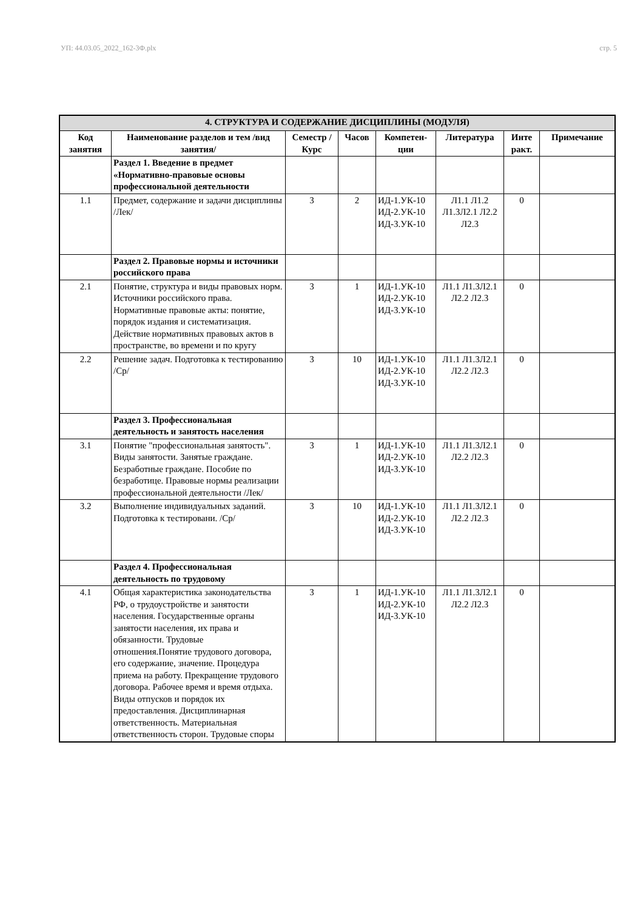УП: 44.03.05_2022_162-3Ф.plx стр. 5
| 4. СТРУКТУРА И СОДЕРЖАНИЕ ДИСЦИПЛИНЫ (МОДУЛЯ) | | | | | | | |
| --- | --- | --- | --- | --- | --- | --- | --- |
| Код занятия | Наименование разделов и тем /вид занятия/ | Семестр / Курс | Часов | Компетен-ции | Литература | Инте ракт. | Примечание |
| | Раздел 1. Введение в предмет «Нормативно-правовые основы профессиональной деятельности | | | | | | |
| 1.1 | Предмет, содержание и задачи дисциплины /Лек/ | 3 | 2 | ИД-1.УК-10 ИД-2.УК-10 ИД-3.УК-10 | Л1.1 Л1.2 Л1.3Л2.1 Л2.2 Л2.3 | 0 | |
| | Раздел 2. Правовые нормы и источники российского права | | | | | | |
| 2.1 | Понятие, структура и виды правовых норм. Источники российского права. Нормативные правовые акты: понятие, порядок издания и систематизация. Действие нормативных правовых актов в пространстве, во времени и по кругу | 3 | 1 | ИД-1.УК-10 ИД-2.УК-10 ИД-3.УК-10 | Л1.1 Л1.3Л2.1 Л2.2 Л2.3 | 0 | |
| 2.2 | Решение задач. Подготовка к тестированию /Ср/ | 3 | 10 | ИД-1.УК-10 ИД-2.УК-10 ИД-3.УК-10 | Л1.1 Л1.3Л2.1 Л2.2 Л2.3 | 0 | |
| | Раздел 3. Профессиональная деятельность и занятость населения | | | | | | |
| 3.1 | Понятие "профессиональная занятость". Виды занятости. Занятые граждане. Безработные граждане. Пособие по безработице. Правовые нормы реализации профессиональной деятельности /Лек/ | 3 | 1 | ИД-1.УК-10 ИД-2.УК-10 ИД-3.УК-10 | Л1.1 Л1.3Л2.1 Л2.2 Л2.3 | 0 | |
| 3.2 | Выполнение индивидуальных заданий. Подготовка к тестировани. /Ср/ | 3 | 10 | ИД-1.УК-10 ИД-2.УК-10 ИД-3.УК-10 | Л1.1 Л1.3Л2.1 Л2.2 Л2.3 | 0 | |
| | Раздел 4. Профессиональная деятельность по трудовому | | | | | | |
| 4.1 | Общая характеристика законодательства РФ, о трудоустройстве и занятости населения. Государственные органы занятости населения, их права и обязанности. Трудовые отношения.Понятие трудового договора, его содержание, значение. Процедура приема на работу. Прекращение трудового договора. Рабочее время и время отдыха. Виды отпусков и порядок их предоставления. Дисциплинарная ответственность. Материальная ответственность сторон. Трудовые споры | 3 | 1 | ИД-1.УК-10 ИД-2.УК-10 ИД-3.УК-10 | Л1.1 Л1.3Л2.1 Л2.2 Л2.3 | 0 | |